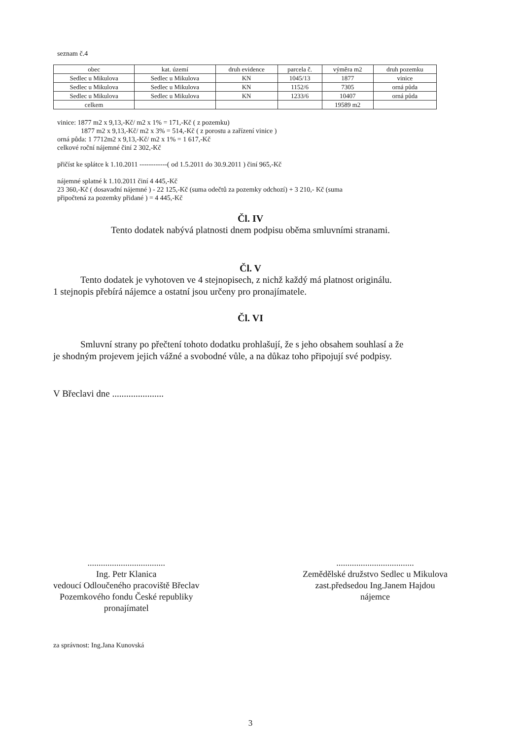seznam č.4
| obec | kat. území | druh evidence | parcela č. | výměra m2 | druh pozemku |
| --- | --- | --- | --- | --- | --- |
| Sedlec u Mikulova | Sedlec u Mikulova | KN | 1045/13 | 1877 | vinice |
| Sedlec u Mikulova | Sedlec u Mikulova | KN | 1152/6 | 7305 | orná půda |
| Sedlec u Mikulova | Sedlec u Mikulova | KN | 1233/6 | 10407 | orná půda |
| celkem | | | | 19589 m2 | |
vinice: 1877 m2 x 9,13,-Kč/ m2 x 1% = 171,-Kč ( z pozemku)
1877 m2 x 9,13,-Kč/ m2 x 3% = 514,-Kč ( z porostu a zařízení vinice )
orná půda: 1 7712m2 x 9,13,-Kč/ m2 x 1% = 1 617,-Kč
celkové roční nájemné činí 2 302,-Kč
přičíst ke splátce k 1.10.2011 ------------( od 1.5.2011 do 30.9.2011 ) činí 965,-Kč
nájemné splatné k 1.10.2011 činí 4 445,-Kč
23 360,-Kč ( dosavadní nájemné ) - 22 125,-Kč (suma odečtů za pozemky odchozí) + 3 210,- Kč (suma
připočtená za pozemky přidané ) = 4 445,-Kč
Čl. IV
Tento dodatek nabývá platnosti dnem podpisu oběma smluvními stranami.
Čl. V
Tento dodatek je vyhotoven ve 4 stejnopisech, z nichž každý má platnost originálu.
1 stejnopis přebírá nájemce a ostatní jsou určeny pro pronajímatele.
Čl. VI
Smluvní strany po přečtení tohoto dodatku prohlašují, že s jeho obsahem souhlasí a že
je shodným projevem jejich vážné a svobodné vůle, a na důkaz toho připojují své podpisy.
V Břeclavi dne ......................
...................................
Ing. Petr Klanica
vedoucí Odloučeného pracoviště Břeclav
Pozemkového fondu České republiky
pronajímatel
...................................
Zemědělské družstvo Sedlec u Mikulova
zast.předsedou Ing.Janem Hajdou
nájemce
za správnost: Ing.Jana Kunovská
3